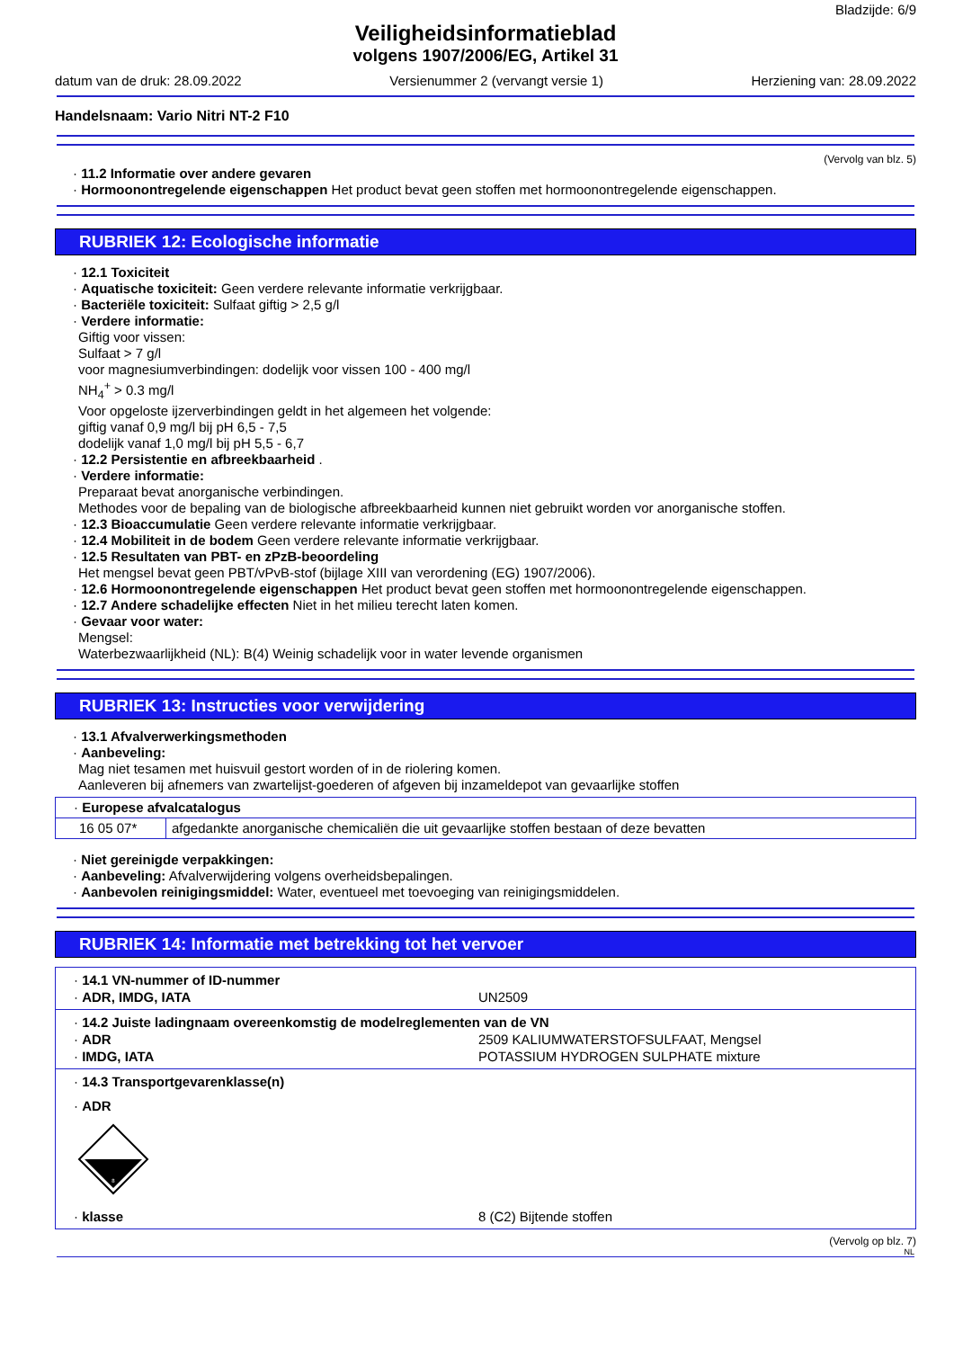Bladzijde: 6/9
Veiligheidsinformatieblad
volgens 1907/2006/EG, Artikel 31
datum van de druk: 28.09.2022 Versienummer 2 (vervangt versie 1) Herziening van: 28.09.2022
Handelsnaam: Vario Nitri NT-2 F10
(Vervolg van blz. 5)
· 11.2 Informatie over andere gevaren
· Hormoonontregelende eigenschappen Het product bevat geen stoffen met hormoonontregelende eigenschappen.
RUBRIEK 12: Ecologische informatie
· 12.1 Toxiciteit
· Aquatische toxiciteit: Geen verdere relevante informatie verkrijgbaar.
· Bacteriële toxiciteit: Sulfaat giftig > 2,5 g/l
· Verdere informatie:
Giftig voor vissen:
Sulfaat > 7 g/l
voor magnesiumverbindingen: dodelijk voor vissen 100 - 400 mg/l
NH<sub>4</sub><sup>+</sup> > 0.3 mg/l
Voor opgeloste ijzerverbindingen geldt in het algemeen het volgende:
giftig vanaf 0,9 mg/l bij pH 6,5 - 7,5
dodelijk vanaf 1,0 mg/l bij pH 5,5 - 6,7
· 12.2 Persistentie en afbreekbaarheid .
· Verdere informatie:
Preparaat bevat anorganische verbindingen.
Methodes voor de bepaling van de biologische afbreekbaarheid kunnen niet gebruikt worden vor anorganische stoffen.
· 12.3 Bioaccumulatie Geen verdere relevante informatie verkrijgbaar.
· 12.4 Mobiliteit in de bodem Geen verdere relevante informatie verkrijgbaar.
· 12.5 Resultaten van PBT- en zPzB-beoordeling
Het mengsel bevat geen PBT/vPvB-stof (bijlage XIII van verordening (EG) 1907/2006).
· 12.6 Hormoonontregelende eigenschappen Het product bevat geen stoffen met hormoonontregelende eigenschappen.
· 12.7 Andere schadelijke effecten Niet in het milieu terecht laten komen.
· Gevaar voor water:
Mengsel:
Waterbezwaarlijkheid (NL): B(4) Weinig schadelijk voor in water levende organismen
RUBRIEK 13: Instructies voor verwijdering
· 13.1 Afvalverwerkingsmethoden
· Aanbeveling:
Mag niet tesamen met huisvuil gestort worden of in de riolering komen.
Aanleveren bij afnemers van zwartelijst-goederen of afgeven bij inzameldepot van gevaarlijke stoffen
| · Europese afvalcatalogus | |
| 16 05 07* | afgedankte anorganische chemicaliën die uit gevaarlijke stoffen bestaan of deze bevatten |
· Niet gereinigde verpakkingen:
· Aanbeveling: Afvalverwijdering volgens overheidsbepalingen.
· Aanbevolen reinigingsmiddel: Water, eventueel met toevoeging van reinigingsmiddelen.
RUBRIEK 14: Informatie met betrekking tot het vervoer
· 14.1 VN-nummer of ID-nummer
· ADR, IMDG, IATA UN2509
· 14.2 Juiste ladingnaam overeenkomstig de modelreglementen van de VN
· ADR 2509 KALIUMWATERSTOFSULFAAT, Mengsel
· IMDG, IATA POTASSIUM HYDROGEN SULPHATE mixture
· 14.3 Transportgevarenklasse(n)
· ADR
8
· klasse 8 (C2) Bijtende stoffen
(Vervolg op blz. 7)
NL